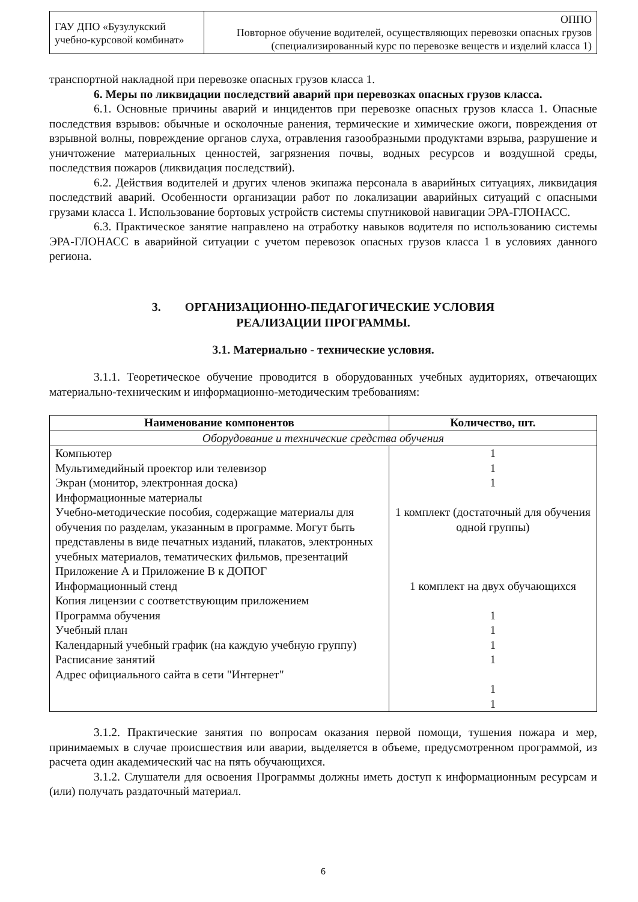| ГАУ ДПО «Бузулукский учебно-курсовой комбинат» | ОППО Повторное обучение водителей, осуществляющих перевозки опасных грузов (специализированный курс по перевозке веществ и изделий класса 1) |
транспортной накладной при перевозке опасных грузов класса 1.
6. Меры по ликвидации последствий аварий при перевозках опасных грузов класса.
6.1. Основные причины аварий и инцидентов при перевозке опасных грузов класса 1. Опасные последствия взрывов: обычные и осколочные ранения, термические и химические ожоги, повреждения от взрывной волны, повреждение органов слуха, отравления газообразными продуктами взрыва, разрушение и уничтожение материальных ценностей, загрязнения почвы, водных ресурсов и воздушной среды, последствия пожаров (ликвидация последствий).
6.2. Действия водителей и других членов экипажа персонала в аварийных ситуациях, ликвидация последствий аварий. Особенности организации работ по локализации аварийных ситуаций с опасными грузами класса 1. Использование бортовых устройств системы спутниковой навигации ЭРА-ГЛОНАСС.
6.3. Практическое занятие направлено на отработку навыков водителя по использованию системы ЭРА-ГЛОНАСС в аварийной ситуации с учетом перевозок опасных грузов класса 1 в условиях данного региона.
3. ОРГАНИЗАЦИОННО-ПЕДАГОГИЧЕСКИЕ УСЛОВИЯ
РЕАЛИЗАЦИИ ПРОГРАММЫ.
3.1. Материально - технические условия.
3.1.1. Теоретическое обучение проводится в оборудованных учебных аудиториях, отвечающих материально-техническим и информационно-методическим требованиям:
| Наименование компонентов | Количество, шт. |
| --- | --- |
| Оборудование и технические средства обучения | |
| Компьютер Мультимедийный проектор или телевизор Экран (монитор, электронная доска) Информационные материалы Учебно-методические пособия, содержащие материалы для обучения по разделам, указанным в программе. Могут быть представлены в виде печатных изданий, плакатов, электронных учебных материалов, тематических фильмов, презентаций Приложение А и Приложение В к ДОПОГ Информационный стенд Копия лицензии с соответствующим приложением Программа обучения Учебный план Календарный учебный график (на каждую учебную группу) Расписание занятий Адрес официального сайта в сети "Интернет" | 1 1 1 1 комплект (достаточный для обучения одной группы) 1 комплект на двух обучающихся 1 1 1 1 1 1 |
3.1.2. Практические занятия по вопросам оказания первой помощи, тушения пожара и мер, принимаемых в случае происшествия или аварии, выделяется в объеме, предусмотренном программой, из расчета один академический час на пять обучающихся.
3.1.2. Слушатели для освоения Программы должны иметь доступ к информационным ресурсам и (или) получать раздаточный материал.
6